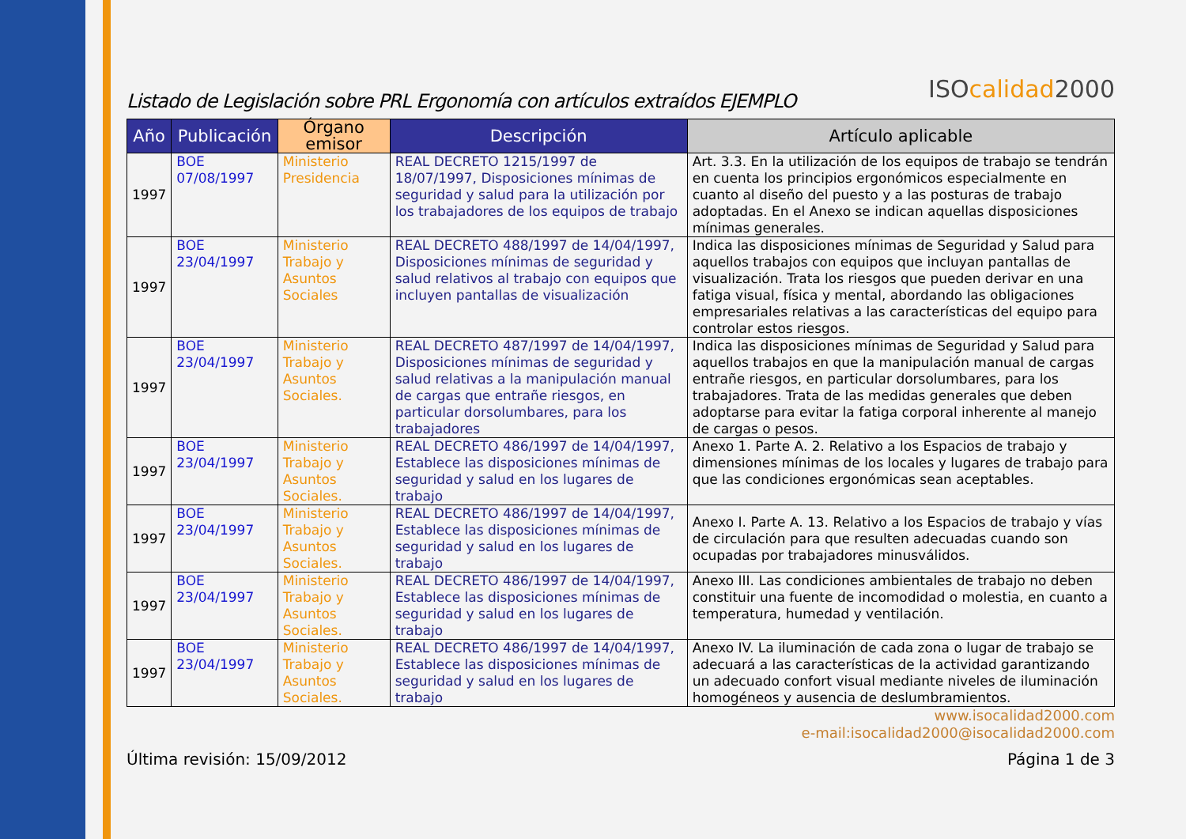Listado de Legislación sobre PRL Ergonomía con artículos extraídos EJEMPLO
ISOcalidad2000
| Año | Publicación | Órgano emisor | Descripción | Artículo aplicable |
| --- | --- | --- | --- | --- |
| 1997 | BOE 07/08/1997 | Ministerio Presidencia | REAL DECRETO 1215/1997 de 18/07/1997, Disposiciones mínimas de seguridad y salud para la utilización por los trabajadores de los equipos de trabajo | Art. 3.3. En la utilización de los equipos de trabajo se tendrán en cuenta los principios ergonómicos especialmente en cuanto al diseño del puesto y a las posturas de trabajo adoptadas. En el Anexo se indican aquellas disposiciones mínimas generales. |
| 1997 | BOE 23/04/1997 | Ministerio Trabajo y Asuntos Sociales | REAL DECRETO 488/1997 de 14/04/1997, Disposiciones mínimas de seguridad y salud relativos al trabajo con equipos que incluyen pantallas de visualización | Indica las disposiciones mínimas de Seguridad y Salud para aquellos trabajos con equipos que incluyan pantallas de visualización. Trata los riesgos que pueden derivar en una fatiga visual, física y mental, abordando las obligaciones empresariales relativas a las características del equipo para controlar estos riesgos. |
| 1997 | BOE 23/04/1997 | Ministerio Trabajo y Asuntos Sociales. | REAL DECRETO 487/1997 de 14/04/1997, Disposiciones mínimas de seguridad y salud relativas a la manipulación manual de cargas que entrañe riesgos, en particular dorsolumbares, para los trabajadores | Indica las disposiciones mínimas de Seguridad y Salud para aquellos trabajos en que la manipulación manual de cargas entrañe riesgos, en particular dorsolumbares, para los trabajadores. Trata de las medidas generales que deben adoptarse para evitar la fatiga corporal inherente al manejo de cargas o pesos. |
| 1997 | BOE 23/04/1997 | Ministerio Trabajo y Asuntos Sociales. | REAL DECRETO 486/1997 de 14/04/1997, Establece las disposiciones mínimas de seguridad y salud en los lugares de trabajo | Anexo 1. Parte A. 2. Relativo a los Espacios de trabajo y dimensiones mínimas de los locales y lugares de trabajo para que las condiciones ergonómicas sean aceptables. |
| 1997 | BOE 23/04/1997 | Ministerio Trabajo y Asuntos Sociales. | REAL DECRETO 486/1997 de 14/04/1997, Establece las disposiciones mínimas de seguridad y salud en los lugares de trabajo | Anexo I. Parte A. 13. Relativo a los Espacios de trabajo y vías de circulación para que resulten adecuadas cuando son ocupadas por trabajadores minusválidos. |
| 1997 | BOE 23/04/1997 | Ministerio Trabajo y Asuntos Sociales. | REAL DECRETO 486/1997 de 14/04/1997, Establece las disposiciones mínimas de seguridad y salud en los lugares de trabajo | Anexo III. Las condiciones ambientales de trabajo no deben constituir una fuente de incomodidad o molestia, en cuanto a temperatura, humedad y ventilación. |
| 1997 | BOE 23/04/1997 | Ministerio Trabajo y Asuntos Sociales. | REAL DECRETO 486/1997 de 14/04/1997, Establece las disposiciones mínimas de seguridad y salud en los lugares de trabajo | Anexo IV. La iluminación de cada zona o lugar de trabajo se adecuará a las características de la actividad garantizando un adecuado confort visual mediante niveles de iluminación homogéneos y ausencia de deslumbramientos. |
www.isocalidad2000.com
e-mail:isocalidad2000@isocalidad2000.com
Última revisión: 15/09/2012 Página 1 de 3